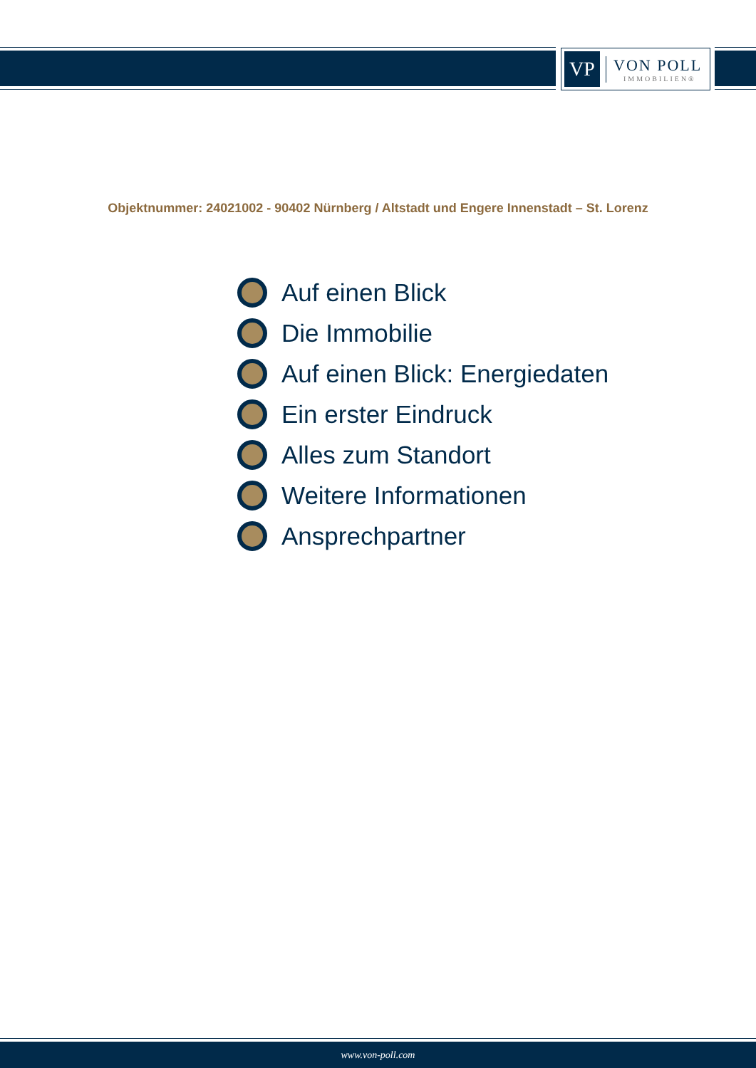VP
VON POLL
IMMOBILIEN®
Objektnummer: 24021002 - 90402 Nürnberg / Altstadt und Engere Innenstadt – St. Lorenz
Auf einen Blick
Die Immobilie
Auf einen Blick: Energiedaten
Ein erster Eindruck
Alles zum Standort
Weitere Informationen
Ansprechpartner
www.von-poll.com